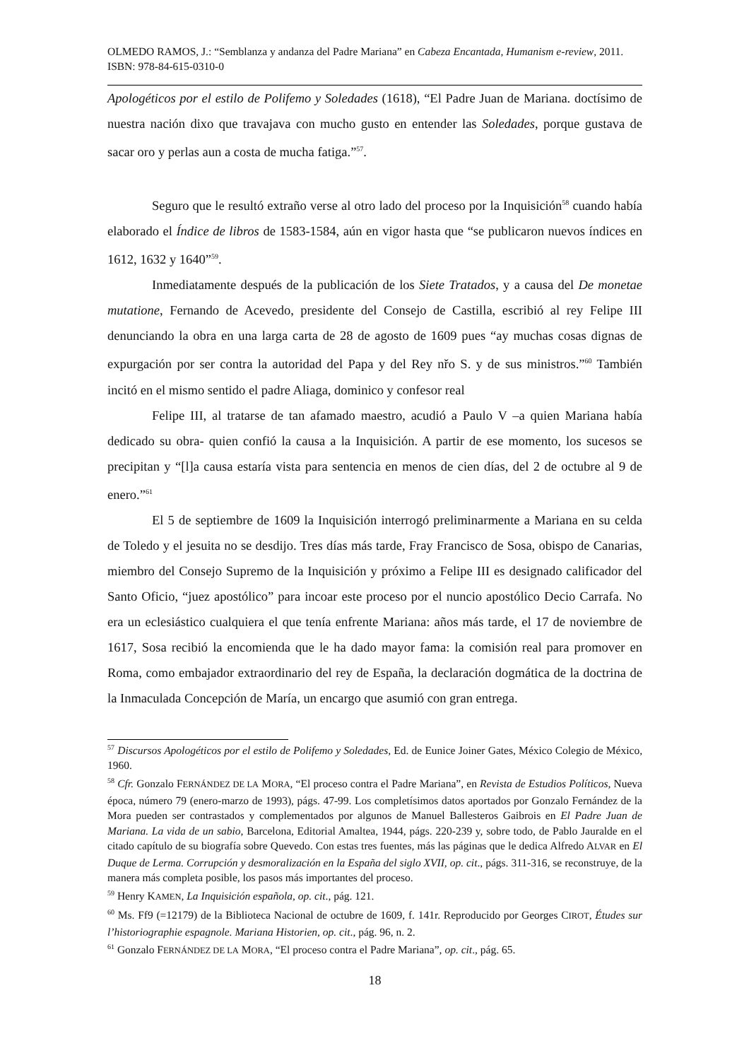OLMEDO RAMOS, J.: “Semblanza y andanza del Padre Mariana” en Cabeza Encantada, Humanism e-review, 2011. ISBN: 978-84-615-0310-0
Apologéticos por el estilo de Polifemo y Soledades (1618), “El Padre Juan de Mariana. doctísimo de nuestra nación dixo que travajava con mucho gusto en entender las Soledades, porque gustava de sacar oro y perlas aun a costa de mucha fatiga.”<sup>57</sup>.
Seguro que le resultó extraño verse al otro lado del proceso por la Inquisición<sup>58</sup> cuando había elaborado el Índice de libros de 1583-1584, aún en vigor hasta que “se publicaron nuevos índices en 1612, 1632 y 1640”<sup>59</sup>.
Inmediatamente después de la publicación de los Siete Tratados, y a causa del De monetae mutatione, Fernando de Acevedo, presidente del Consejo de Castilla, escribió al rey Felipe III denunciando la obra en una larga carta de 28 de agosto de 1609 pues “ay muchas cosas dignas de expurgación por ser contra la autoridad del Papa y del Rey nřo S. y de sus ministros.”<sup>60</sup> También incitó en el mismo sentido el padre Aliaga, dominico y confesor real
Felipe III, al tratarse de tan afamado maestro, acudió a Paulo V –a quien Mariana había dedicado su obra- quien confió la causa a la Inquisición. A partir de ese momento, los sucesos se precipitan y “[l]a causa estaría vista para sentencia en menos de cien días, del 2 de octubre al 9 de enero.”<sup>61</sup>
El 5 de septiembre de 1609 la Inquisición interrogó preliminarmente a Mariana en su celda de Toledo y el jesuita no se desdijo. Tres días más tarde, Fray Francisco de Sosa, obispo de Canarias, miembro del Consejo Supremo de la Inquisición y próximo a Felipe III es designado calificador del Santo Oficio, “juez apostólico” para incoar este proceso por el nuncio apostólico Decio Carrafa. No era un eclesiástico cualquiera el que tenía enfrente Mariana: años más tarde, el 17 de noviembre de 1617, Sosa recibió la encomienda que le ha dado mayor fama: la comisión real para promover en Roma, como embajador extraordinario del rey de España, la declaración dogmática de la doctrina de la Inmaculada Concepción de María, un encargo que asumió con gran entrega.
<sup>57</sup> Discursos Apologéticos por el estilo de Polifemo y Soledades, Ed. de Eunice Joiner Gates, México Colegio de México, 1960.
<sup>58</sup> Cfr. Gonzalo FERNÁNDEZ DE LA MORA, “El proceso contra el Padre Mariana”, en Revista de Estudios Políticos, Nueva época, número 79 (enero-marzo de 1993), págs. 47-99. Los completísimos datos aportados por Gonzalo Fernández de la Mora pueden ser contrastados y complementados por algunos de Manuel Ballesteros Gaibrois en El Padre Juan de Mariana. La vida de un sabio, Barcelona, Editorial Amaltea, 1944, págs. 220-239 y, sobre todo, de Pablo Jauralde en el citado capítulo de su biografía sobre Quevedo. Con estas tres fuentes, más las páginas que le dedica Alfredo ALVAR en El Duque de Lerma. Corrupción y desmoralización en la España del siglo XVII, op. cit., págs. 311-316, se reconstruye, de la manera más completa posible, los pasos más importantes del proceso.
<sup>59</sup> Henry KAMEN, La Inquisición española, op. cit., pág. 121.
<sup>60</sup> Ms. Ff9 (=12179) de la Biblioteca Nacional de octubre de 1609, f. 141r. Reproducido por Georges CIROT, Études sur l’historiographie espagnole. Mariana Historien, op. cit., pág. 96, n. 2.
<sup>61</sup> Gonzalo FERNÁNDEZ DE LA MORA, “El proceso contra el Padre Mariana”, op. cit., pág. 65.
18